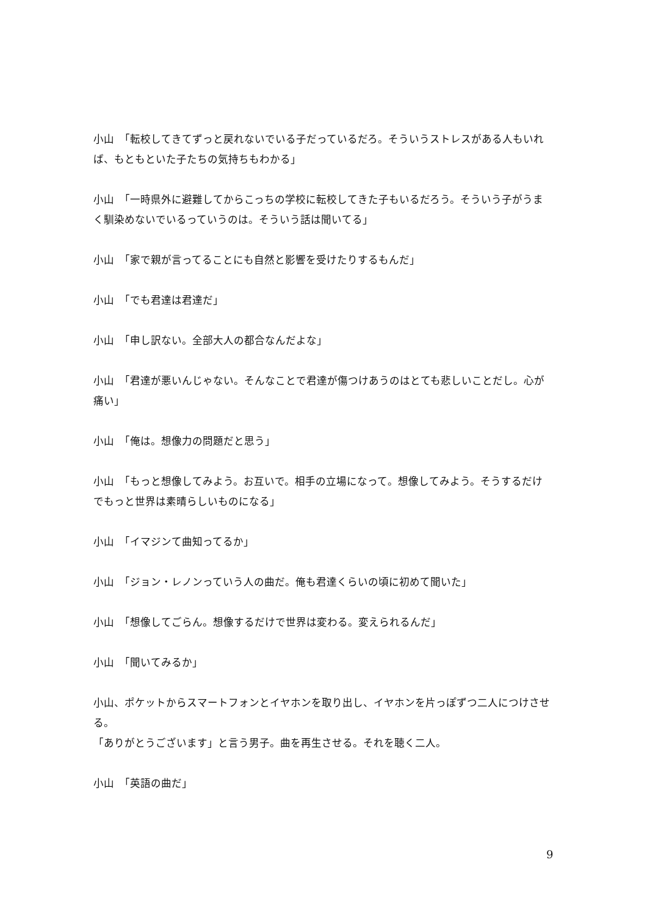小山　「転校してきてずっと戻れないでいる子だっているだろ。そういうストレスがある人もいれば、もともといた子たちの気持ちもわかる」
小山　「一時県外に避難してからこっちの学校に転校してきた子もいるだろう。そういう子がうまく馴染めないでいるっていうのは。そういう話は聞いてる」
小山　「家で親が言ってることにも自然と影響を受けたりするもんだ」
小山　「でも君達は君達だ」
小山　「申し訳ない。全部大人の都合なんだよな」
小山　「君達が悪いんじゃない。そんなことで君達が傷つけあうのはとても悲しいことだし。心が痛い」
小山　「俺は。想像力の問題だと思う」
小山　「もっと想像してみよう。お互いで。相手の立場になって。想像してみよう。そうするだけでもっと世界は素晴らしいものになる」
小山　「イマジンて曲知ってるか」
小山　「ジョン・レノンっていう人の曲だ。俺も君達くらいの頃に初めて聞いた」
小山　「想像してごらん。想像するだけで世界は変わる。変えられるんだ」
小山　「聞いてみるか」
小山、ポケットからスマートフォンとイヤホンを取り出し、イヤホンを片っぽずつ二人につけさせる。
「ありがとうございます」と言う男子。曲を再生させる。それを聴く二人。
小山　「英語の曲だ」
9